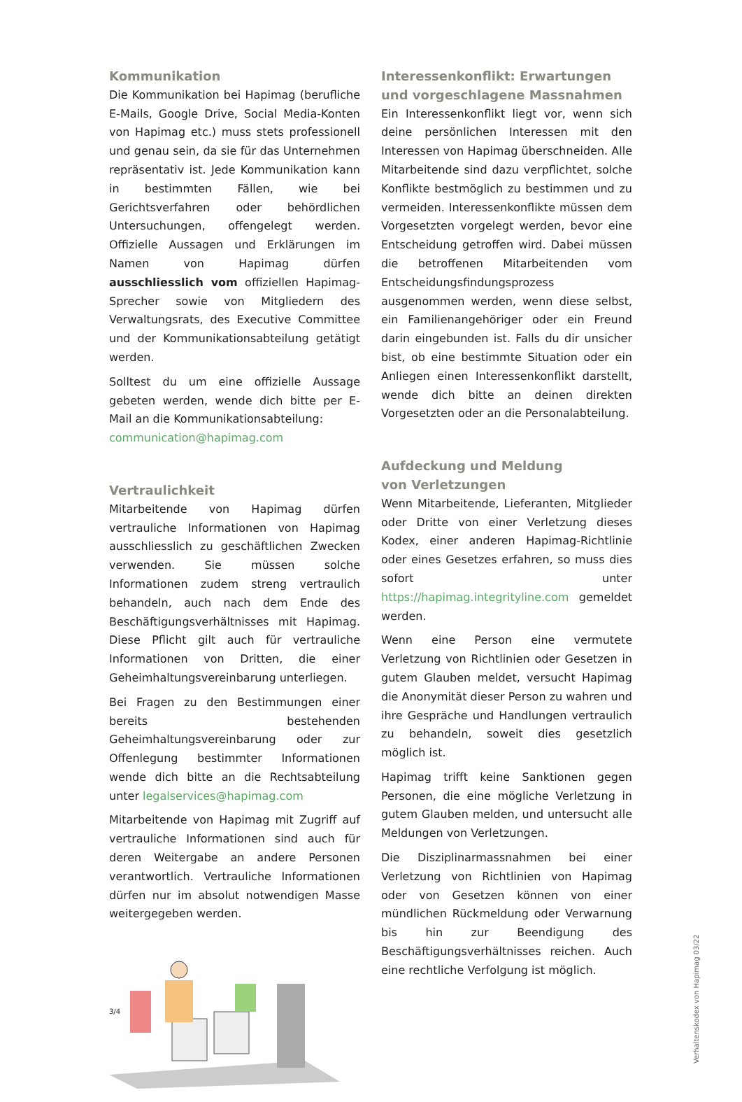Kommunikation
Die Kommunikation bei Hapimag (berufliche E-Mails, Google Drive, Social Media-Konten von Hapimag etc.) muss stets professionell und genau sein, da sie für das Unternehmen repräsentativ ist. Jede Kommunikation kann in bestimmten Fällen, wie bei Gerichtsverfahren oder behördlichen Untersuchungen, offengelegt werden. Offizielle Aussagen und Erklärungen im Namen von Hapimag dürfen ausschliesslich vom offiziellen Hapimag-Sprecher sowie von Mitgliedern des Verwaltungsrats, des Executive Committee und der Kommunikationsabteilung getätigt werden.
Solltest du um eine offizielle Aussage gebeten werden, wende dich bitte per E-Mail an die Kommunikationsabteilung:
communication@hapimag.com
Vertraulichkeit
Mitarbeitende von Hapimag dürfen vertrauliche Informationen von Hapimag ausschliesslich zu geschäftlichen Zwecken verwenden. Sie müssen solche Informationen zudem streng vertraulich behandeln, auch nach dem Ende des Beschäftigungsverhältnisses mit Hapimag. Diese Pflicht gilt auch für vertrauliche Informationen von Dritten, die einer Geheimhaltungsvereinbarung unterliegen.
Bei Fragen zu den Bestimmungen einer bereits bestehenden Geheimhaltungsvereinbarung oder zur Offenlegung bestimmter Informationen wende dich bitte an die Rechtsabteilung unter legalservices@hapimag.com
Mitarbeitende von Hapimag mit Zugriff auf vertrauliche Informationen sind auch für deren Weitergabe an andere Personen verantwortlich. Vertrauliche Informationen dürfen nur im absolut notwendigen Masse weitergegeben werden.
Interessenkonflikt: Erwartungen und vorgeschlagene Massnahmen
Ein Interessenkonflikt liegt vor, wenn sich deine persönlichen Interessen mit den Interessen von Hapimag überschneiden. Alle Mitarbeitende sind dazu verpflichtet, solche Konflikte bestmöglich zu bestimmen und zu vermeiden. Interessenkonflikte müssen dem Vorgesetzten vorgelegt werden, bevor eine Entscheidung getroffen wird. Dabei müssen die betroffenen Mitarbeitenden vom Entscheidungsfindungsprozess ausgenommen werden, wenn diese selbst, ein Familienangehöriger oder ein Freund darin eingebunden ist. Falls du dir unsicher bist, ob eine bestimmte Situation oder ein Anliegen einen Interessenkonflikt darstellt, wende dich bitte an deinen direkten Vorgesetzten oder an die Personalabteilung.
Aufdeckung und Meldung
von Verletzungen
Wenn Mitarbeitende, Lieferanten, Mitglieder oder Dritte von einer Verletzung dieses Kodex, einer anderen Hapimag-Richtlinie oder eines Gesetzes erfahren, so muss dies sofort unter https://hapimag.integrityline.com gemeldet werden.
Wenn eine Person eine vermutete Verletzung von Richtlinien oder Gesetzen in gutem Glauben meldet, versucht Hapimag die Anonymität dieser Person zu wahren und ihre Gespräche und Handlungen vertraulich zu behandeln, soweit dies gesetzlich möglich ist.
Hapimag trifft keine Sanktionen gegen Personen, die eine mögliche Verletzung in gutem Glauben melden, und untersucht alle Meldungen von Verletzungen.
Die Disziplinarmassnahmen bei einer Verletzung von Richtlinien von Hapimag oder von Gesetzen können von einer mündlichen Rückmeldung oder Verwarnung bis hin zur Beendigung des Beschäftigungsverhältnisses reichen. Auch eine rechtliche Verfolgung ist möglich.
3/4
Verhaltenskodex von Hapimag 03/22